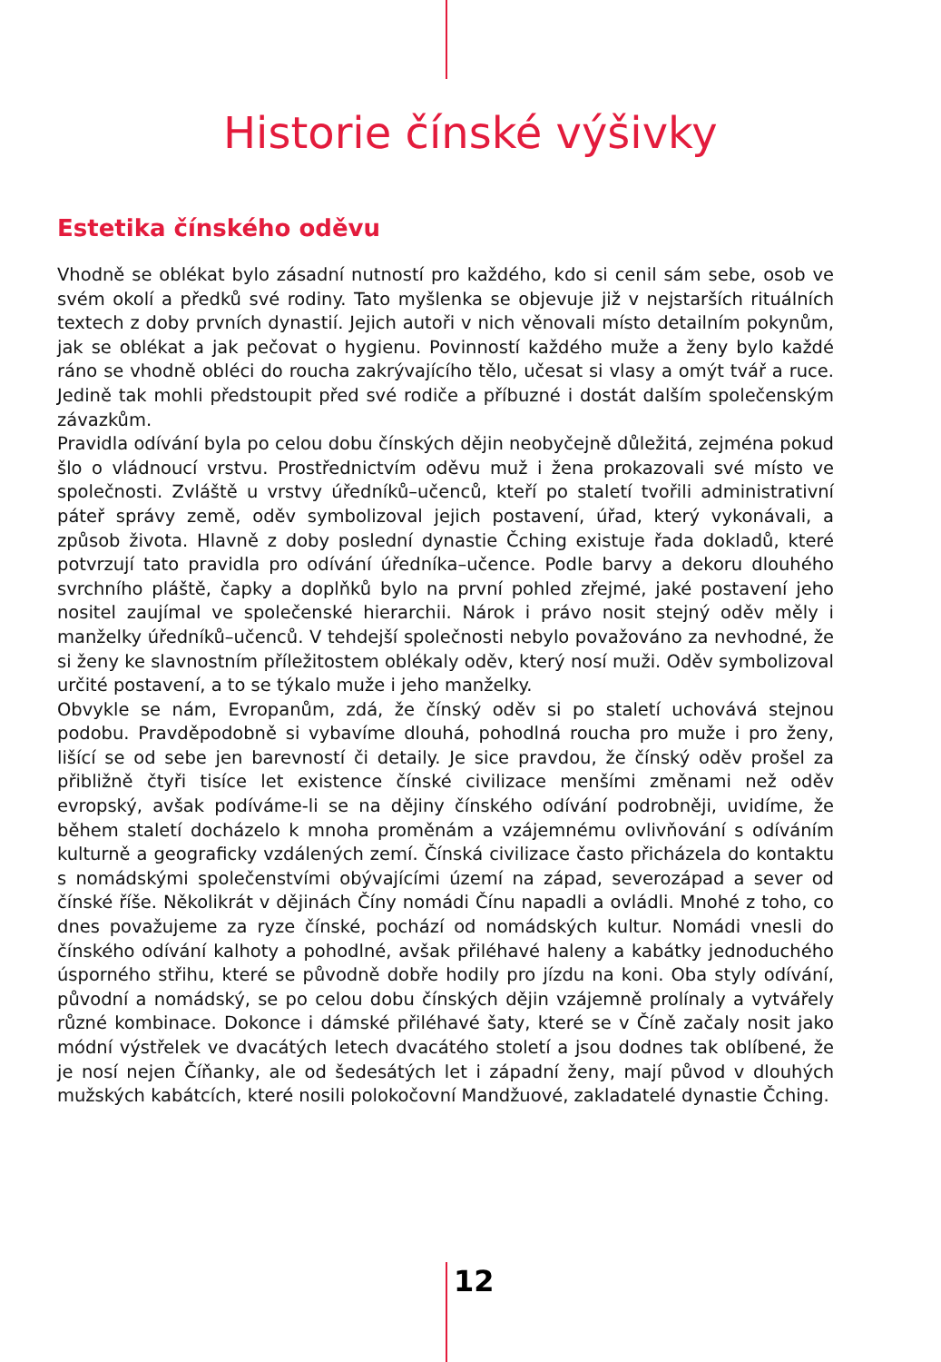Historie čínské výšivky
Estetika čínského oděvu
Vhodně se oblékat bylo zásadní nutností pro každého, kdo si cenil sám sebe, osob ve svém okolí a předků své rodiny. Tato myšlenka se objevuje již v nejstarších rituálních textech z doby prvních dynastií. Jejich autoři v nich věnovali místo detailním pokynům, jak se oblékat a jak pečovat o hygienu. Povinností každého muže a ženy bylo každé ráno se vhodně obléci do roucha zakrývajícího tělo, učesat si vlasy a omýt tvář a ruce. Jedině tak mohli předstoupit před své rodiče a příbuzné i dostát dalším společenským závazkům.
Pravidla odívání byla po celou dobu čínských dějin neobyčejně důležitá, zejména pokud šlo o vládnoucí vrstvu. Prostřednictvím oděvu muž i žena prokazovali své místo ve společnosti. Zvláště u vrstvy úředníků–učenců, kteří po staletí tvořili administrativní páteř správy země, oděv symbolizoval jejich postavení, úřad, který vykonávali, a způsob života. Hlavně z doby poslední dynastie Čching existuje řada dokladů, které potvrzují tato pravidla pro odívání úředníka–učence. Podle barvy a dekoru dlouhého svrchního pláště, čapky a doplňků bylo na první pohled zřejmé, jaké postavení jeho nositel zaujímal ve společenské hierarchii. Nárok i právo nosit stejný oděv měly i manželky úředníků–učenců. V tehdejší společnosti nebylo považováno za nevhodné, že si ženy ke slavnostním příležitostem oblékaly oděv, který nosí muži. Oděv symbolizoval určité postavení, a to se týkalo muže i jeho manželky.
Obvykle se nám, Evropanům, zdá, že čínský oděv si po staletí uchovává stejnou podobu. Pravděpodobně si vybavíme dlouhá, pohodlná roucha pro muže i pro ženy, lišící se od sebe jen barevností či detaily. Je sice pravdou, že čínský oděv prošel za přibližně čtyři tisíce let existence čínské civilizace menšími změnami než oděv evropský, avšak podíváme-li se na dějiny čínského odívání podrobněji, uvidíme, že během staletí docházelo k mnoha proměnám a vzájemnému ovlivňování s odíváním kulturně a geograficky vzdálených zemí. Čínská civilizace často přicházela do kontaktu s nomádskými společenstvími obývajícími území na západ, severozápad a sever od čínské říše. Několikrát v dějinách Číny nomádi Čínu napadli a ovládli. Mnohé z toho, co dnes považujeme za ryze čínské, pochází od nomádských kultur. Nomádi vnesli do čínského odívání kalhoty a pohodlné, avšak přiléhavé haleny a kabátky jednoduchého úsporného střihu, které se původně dobře hodily pro jízdu na koni. Oba styly odívání, původní a nomádský, se po celou dobu čínských dějin vzájemně prolínaly a vytvářely různé kombinace. Dokonce i dámské přiléhavé šaty, které se v Číně začaly nosit jako módní výstřelek ve dvacátých letech dvacátého století a jsou dodnes tak oblíbené, že je nosí nejen Číňanky, ale od šedesátých let i západní ženy, mají původ v dlouhých mužských kabátcích, které nosili polokočovní Mandžuové, zakladatelé dynastie Čching.
12